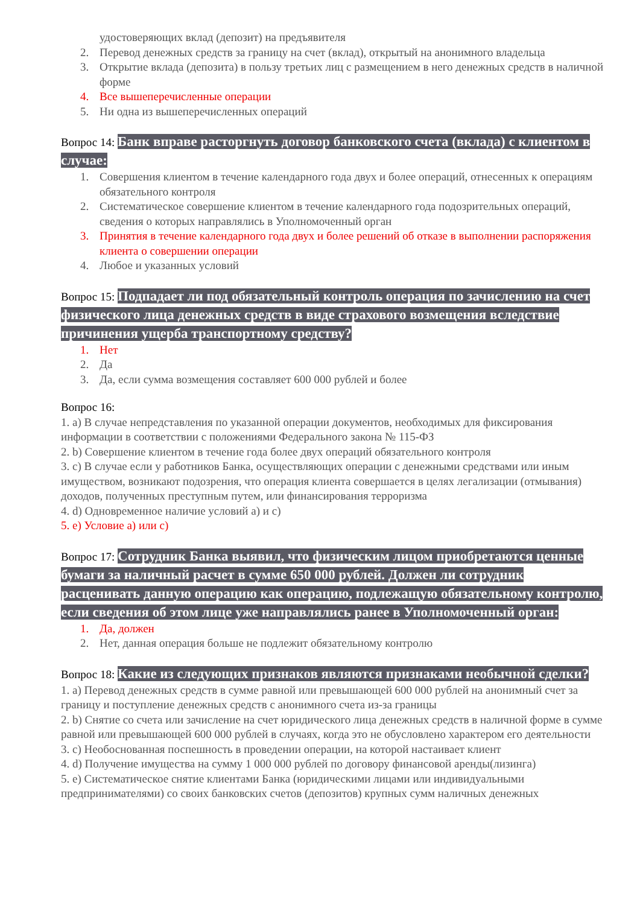удостоверяющих вклад (депозит) на предъявителя
2. Перевод денежных средств за границу на счет (вклад), открытый на анонимного владельца
3. Открытие вклада (депозита) в пользу третьих лиц с размещением в него денежных средств в наличной форме
4. Все вышеперечисленные операции
5. Ни одна из вышеперечисленных операций
Вопрос 14: Банк вправе расторгнуть договор банковского счета (вклада) с клиентом в случае:
1. Совершения клиентом в течение календарного года двух и более операций, отнесенных к операциям обязательного контроля
2. Систематическое совершение клиентом в течение календарного года подозрительных операций, сведения о которых направлялись в Уполномоченный орган
3. Принятия в течение календарного года двух и более решений об отказе в выполнении распоряжения клиента о совершении операции
4. Любое и указанных условий
Вопрос 15: Подпадает ли под обязательный контроль операция по зачислению на счет физического лица денежных средств в виде страхового возмещения вследствие причинения ущерба транспортному средству?
1. Нет
2. Да
3. Да, если сумма возмещения составляет 600 000 рублей и более
Вопрос 16:
1. a) В случае непредставления по указанной операции документов, необходимых для фиксирования информации в соответствии с положениями Федерального закона № 115-ФЗ
2. b) Совершение клиентом в течение года более двух операций обязательного контроля
3. c) В случае если у работников Банка, осуществляющих операции с денежными средствами или иным имуществом, возникают подозрения, что операция клиента совершается в целях легализации (отмывания) доходов, полученных преступным путем, или финансирования терроризма
4. d) Одновременное наличие условий а) и с)
5. e) Условие а) или с)
Вопрос 17: Сотрудник Банка выявил, что физическим лицом приобретаются ценные бумаги за наличный расчет в сумме 650 000 рублей. Должен ли сотрудник расценивать данную операцию как операцию, подлежащую обязательному контролю, если сведения об этом лице уже направлялись ранее в Уполномоченный орган:
1. Да, должен
2. Нет, данная операция больше не подлежит обязательному контролю
Вопрос 18: Какие из следующих признаков являются признаками необычной сделки?
1. a) Перевод денежных средств в сумме равной или превышающей 600 000 рублей на анонимный счет за границу и поступление денежных средств с анонимного счета из-за границы
2. b) Снятие со счета или зачисление на счет юридического лица денежных средств в наличной форме в сумме равной или превышающей 600 000 рублей в случаях, когда это не обусловлено характером его деятельности
3. c) Необоснованная поспешность в проведении операции, на которой настаивает клиент
4. d) Получение имущества на сумму 1 000 000 рублей по договору финансовой аренды(лизинга)
5. e) Систематическое снятие клиентами Банка (юридическими лицами или индивидуальными предпринимателями) со своих банковских счетов (депозитов) крупных сумм наличных денежных